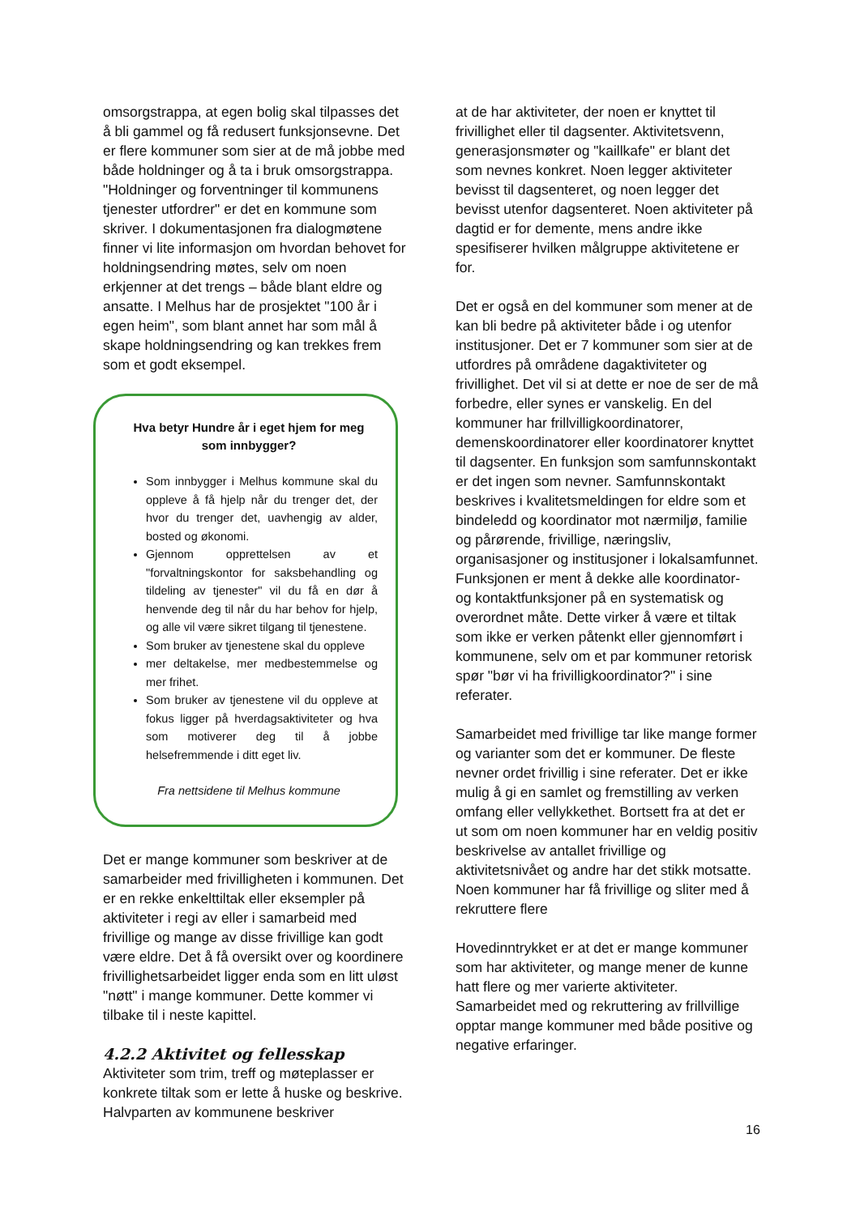omsorgstrappa, at egen bolig skal tilpasses det å bli gammel og få redusert funksjonsevne. Det er flere kommuner som sier at de må jobbe med både holdninger og å ta i bruk omsorgstrappa. "Holdninger og forventninger til kommunens tjenester utfordrer" er det en kommune som skriver. I dokumentasjonen fra dialogmøtene finner vi lite informasjon om hvordan behovet for holdningsendring møtes, selv om noen erkjenner at det trengs – både blant eldre og ansatte. I Melhus har de prosjektet "100 år i egen heim", som blant annet har som mål å skape holdningsendring og kan trekkes frem som et godt eksempel.
Hva betyr Hundre år i eget hjem for meg som innbygger?
Som innbygger i Melhus kommune skal du oppleve å få hjelp når du trenger det, der hvor du trenger det, uavhengig av alder, bosted og økonomi.
Gjennom opprettelsen av et "forvaltningskontor for saksbehandling og tildeling av tjenester" vil du få en dør å henvende deg til når du har behov for hjelp, og alle vil være sikret tilgang til tjenestene.
Som bruker av tjenestene skal du oppleve
mer deltakelse, mer medbestemmelse og mer frihet.
Som bruker av tjenestene vil du oppleve at fokus ligger på hverdagsaktiviteter og hva som motiverer deg til å jobbe helsefremmende i ditt eget liv.
Fra nettsidene til Melhus kommune
Det er mange kommuner som beskriver at de samarbeider med frivilligheten i kommunen. Det er en rekke enkelttiltak eller eksempler på aktiviteter i regi av eller i samarbeid med frivillige og mange av disse frivillige kan godt være eldre. Det å få oversikt over og koordinere frivillighetsarbeidet ligger enda som en litt uløst "nøtt" i mange kommuner. Dette kommer vi tilbake til i neste kapittel.
4.2.2 Aktivitet og fellesskap
Aktiviteter som trim, treff og møteplasser er konkrete tiltak som er lette å huske og beskrive. Halvparten av kommunene beskriver
at de har aktiviteter, der noen er knyttet til frivillighet eller til dagsenter. Aktivitetsvenn, generasjonsmøter og "kaillkafe" er blant det som nevnes konkret. Noen legger aktiviteter bevisst til dagsenteret, og noen legger det bevisst utenfor dagsenteret. Noen aktiviteter på dagtid er for demente, mens andre ikke spesifiserer hvilken målgruppe aktivitetene er for.
Det er også en del kommuner som mener at de kan bli bedre på aktiviteter både i og utenfor institusjoner. Det er 7 kommuner som sier at de utfordres på områdene dagaktiviteter og frivillighet. Det vil si at dette er noe de ser de må forbedre, eller synes er vanskelig. En del kommuner har frillvilligkoordinatorer, demenskoordinatorer eller koordinatorer knyttet til dagsenter. En funksjon som samfunnskontakt er det ingen som nevner. Samfunnskontakt beskrives i kvalitetsmeldingen for eldre som et bindeledd og koordinator mot nærmiljø, familie og pårørende, frivillige, næringsliv, organisasjoner og institusjoner i lokalsamfunnet. Funksjonen er ment å dekke alle koordinator- og kontaktfunksjoner på en systematisk og overordnet måte. Dette virker å være et tiltak som ikke er verken påtenkt eller gjennomført i kommunene, selv om et par kommuner retorisk spør "bør vi ha frivilligkoordinator?" i sine referater.
Samarbeidet med frivillige tar like mange former og varianter som det er kommuner. De fleste nevner ordet frivillig i sine referater. Det er ikke mulig å gi en samlet og fremstilling av verken omfang eller vellykkethet. Bortsett fra at det er ut som om noen kommuner har en veldig positiv beskrivelse av antallet frivillige og aktivitetsnivået og andre har det stikk motsatte. Noen kommuner har få frivillige og sliter med å rekruttere flere
Hovedinntrykket er at det er mange kommuner som har aktiviteter, og mange mener de kunne hatt flere og mer varierte aktiviteter. Samarbeidet med og rekruttering av frillvillige opptar mange kommuner med både positive og negative erfaringer.
16